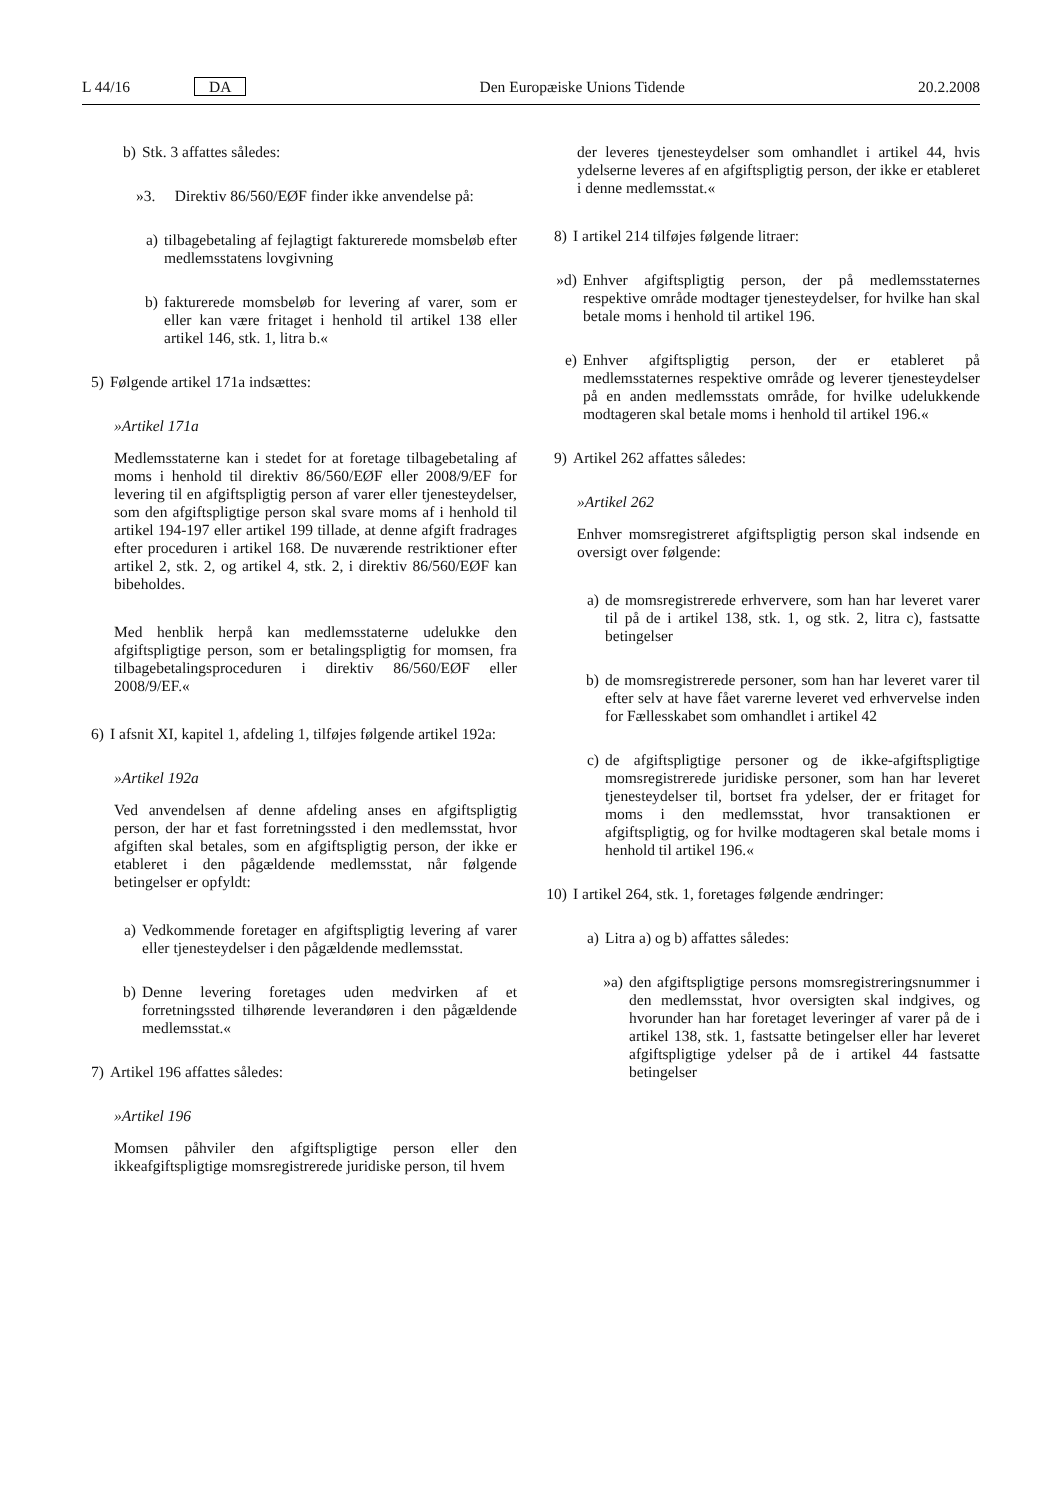L 44/16 DA Den Europæiske Unions Tidende 20.2.2008
b) Stk. 3 affattes således:
»3. Direktiv 86/560/EØF finder ikke anvendelse på:
a) tilbagebetaling af fejlagtigt fakturerede momsbeløb efter medlemsstatens lovgivning
b) fakturerede momsbeløb for levering af varer, som er eller kan være fritaget i henhold til artikel 138 eller artikel 146, stk. 1, litra b.«
5) Følgende artikel 171a indsættes:
»Artikel 171a
Medlemsstaterne kan i stedet for at foretage tilbagebetaling af moms i henhold til direktiv 86/560/EØF eller 2008/9/EF for levering til en afgiftspligtig person af varer eller tjenesteydelser, som den afgiftspligtige person skal svare moms af i henhold til artikel 194-197 eller artikel 199 tillade, at denne afgift fradrages efter proceduren i artikel 168. De nuværende restriktioner efter artikel 2, stk. 2, og artikel 4, stk. 2, i direktiv 86/560/EØF kan bibeholdes.
Med henblik herpå kan medlemsstaterne udelukke den afgiftspligtige person, som er betalingspligtig for momsen, fra tilbagebetalingsproceduren i direktiv 86/560/EØF eller 2008/9/EF.«
6) I afsnit XI, kapitel 1, afdeling 1, tilføjes følgende artikel 192a:
»Artikel 192a
Ved anvendelsen af denne afdeling anses en afgiftspligtig person, der har et fast forretningssted i den medlemsstat, hvor afgiften skal betales, som en afgiftspligtig person, der ikke er etableret i den pågældende medlemsstat, når følgende betingelser er opfyldt:
a) Vedkommende foretager en afgiftspligtig levering af varer eller tjenesteydelser i den pågældende medlemsstat.
b) Denne levering foretages uden medvirken af et forretningssted tilhørende leverandøren i den pågældende medlemsstat.«
7) Artikel 196 affattes således:
»Artikel 196
Momsen påhviler den afgiftspligtige person eller den ikkeafgiftspligtige momsregistrerede juridiske person, til hvem
der leveres tjenesteydelser som omhandlet i artikel 44, hvis ydelserne leveres af en afgiftspligtig person, der ikke er etableret i denne medlemsstat.«
8) I artikel 214 tilføjes følgende litraer:
»d) Enhver afgiftspligtig person, der på medlemsstaternes respektive område modtager tjenesteydelser, for hvilke han skal betale moms i henhold til artikel 196.
e) Enhver afgiftspligtig person, der er etableret på medlemsstaternes respektive område og leverer tjenesteydelser på en anden medlemsstats område, for hvilke udelukkende modtageren skal betale moms i henhold til artikel 196.«
9) Artikel 262 affattes således:
»Artikel 262
Enhver momsregistreret afgiftspligtig person skal indsende en oversigt over følgende:
a) de momsregistrerede erhververe, som han har leveret varer til på de i artikel 138, stk. 1, og stk. 2, litra c), fastsatte betingelser
b) de momsregistrerede personer, som han har leveret varer til efter selv at have fået varerne leveret ved erhvervelse inden for Fællesskabet som omhandlet i artikel 42
c) de afgiftspligtige personer og de ikke-afgiftspligtige momsregistrerede juridiske personer, som han har leveret tjenesteydelser til, bortset fra ydelser, der er fritaget for moms i den medlemsstat, hvor transaktionen er afgiftspligtig, og for hvilke modtageren skal betale moms i henhold til artikel 196.«
10) I artikel 264, stk. 1, foretages følgende ændringer:
a) Litra a) og b) affattes således:
»a) den afgiftspligtige persons momsregistreringsnummer i den medlemsstat, hvor oversigten skal indgives, og hvorunder han har foretaget leveringer af varer på de i artikel 138, stk. 1, fastsatte betingelser eller har leveret afgiftspligtige ydelser på de i artikel 44 fastsatte betingelser